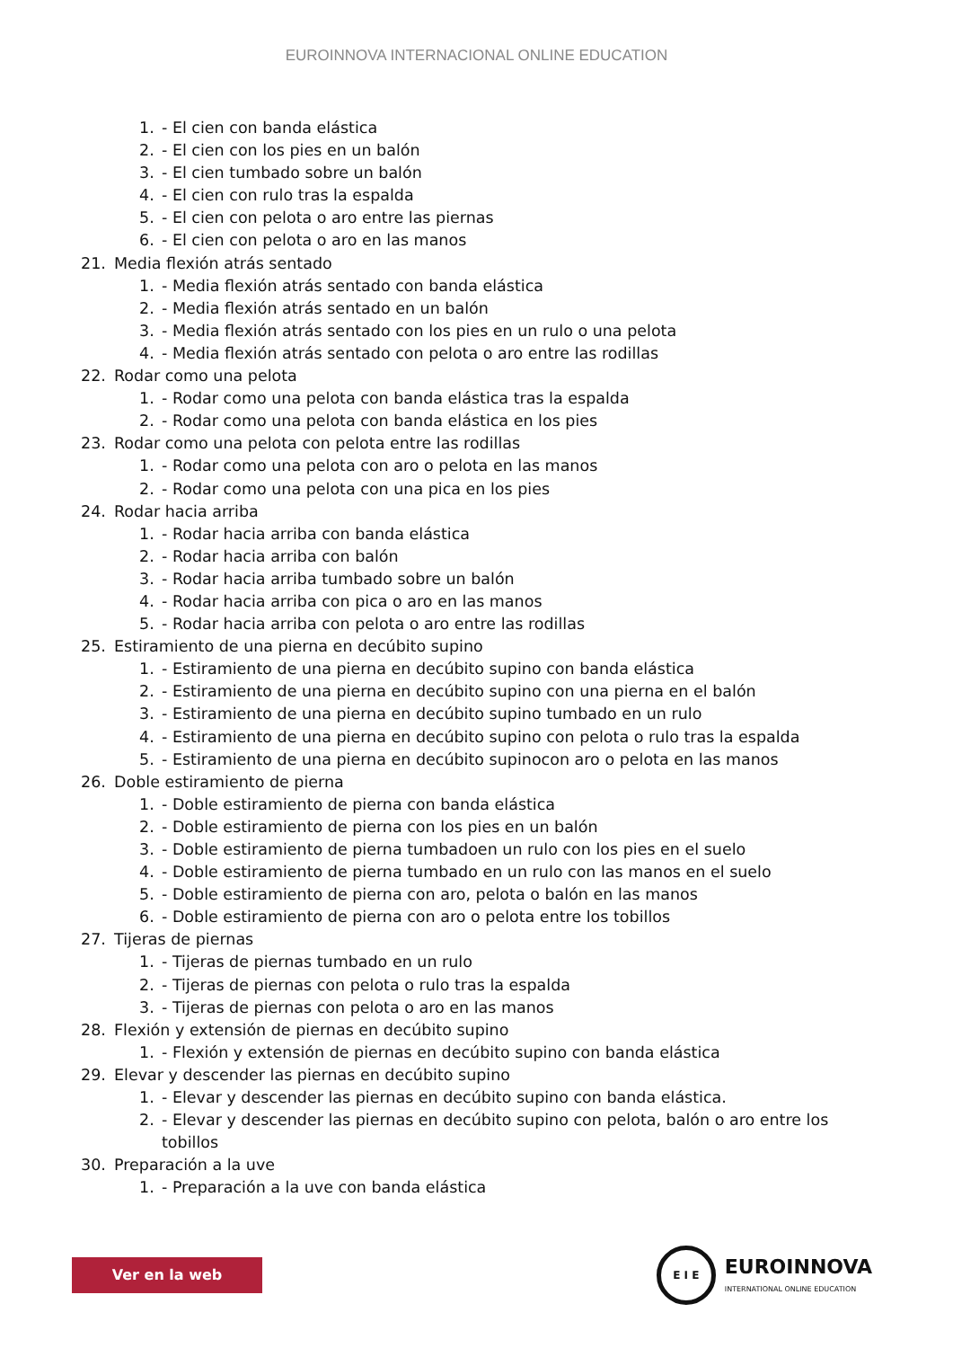EUROINNOVA INTERNACIONAL ONLINE EDUCATION
1. - El cien con banda elástica
2. - El cien con los pies en un balón
3. - El cien tumbado sobre un balón
4. - El cien con rulo tras la espalda
5. - El cien con pelota o aro entre las piernas
6. - El cien con pelota o aro en las manos
21. Media flexión atrás sentado
1. - Media flexión atrás sentado con banda elástica
2. - Media flexión atrás sentado en un balón
3. - Media flexión atrás sentado con los pies en un rulo o una pelota
4. - Media flexión atrás sentado con pelota o aro entre las rodillas
22. Rodar como una pelota
1. - Rodar como una pelota con banda elástica tras la espalda
2. - Rodar como una pelota con banda elástica en los pies
23. Rodar como una pelota con pelota entre las rodillas
1. - Rodar como una pelota con aro o pelota en las manos
2. - Rodar como una pelota con una pica en los pies
24. Rodar hacia arriba
1. - Rodar hacia arriba con banda elástica
2. - Rodar hacia arriba con balón
3. - Rodar hacia arriba tumbado sobre un balón
4. - Rodar hacia arriba con pica o aro en las manos
5. - Rodar hacia arriba con pelota o aro entre las rodillas
25. Estiramiento de una pierna en decúbito supino
1. - Estiramiento de una pierna en decúbito supino con banda elástica
2. - Estiramiento de una pierna en decúbito supino con una pierna en el balón
3. - Estiramiento de una pierna en decúbito supino tumbado en un rulo
4. - Estiramiento de una pierna en decúbito supino con pelota o rulo tras la espalda
5. - Estiramiento de una pierna en decúbito supinocon aro o pelota en las manos
26. Doble estiramiento de pierna
1. - Doble estiramiento de pierna con banda elástica
2. - Doble estiramiento de pierna con los pies en un balón
3. - Doble estiramiento de pierna tumbadoen un rulo con los pies en el suelo
4. - Doble estiramiento de pierna tumbado en un rulo con las manos en el suelo
5. - Doble estiramiento de pierna con aro, pelota o balón en las manos
6. - Doble estiramiento de pierna con aro o pelota entre los tobillos
27. Tijeras de piernas
1. - Tijeras de piernas tumbado en un rulo
2. - Tijeras de piernas con pelota o rulo tras la espalda
3. - Tijeras de piernas con pelota o aro en las manos
28. Flexión y extensión de piernas en decúbito supino
1. - Flexión y extensión de piernas en decúbito supino con banda elástica
29. Elevar y descender las piernas en decúbito supino
1. - Elevar y descender las piernas en decúbito supino con banda elástica.
2. - Elevar y descender las piernas en decúbito supino con pelota, balón o aro entre los tobillos
30. Preparación a la uve
1. - Preparación a la uve con banda elástica
Ver en la web
E I E
EUROINNOVA
INTERNATIONAL ONLINE EDUCATION